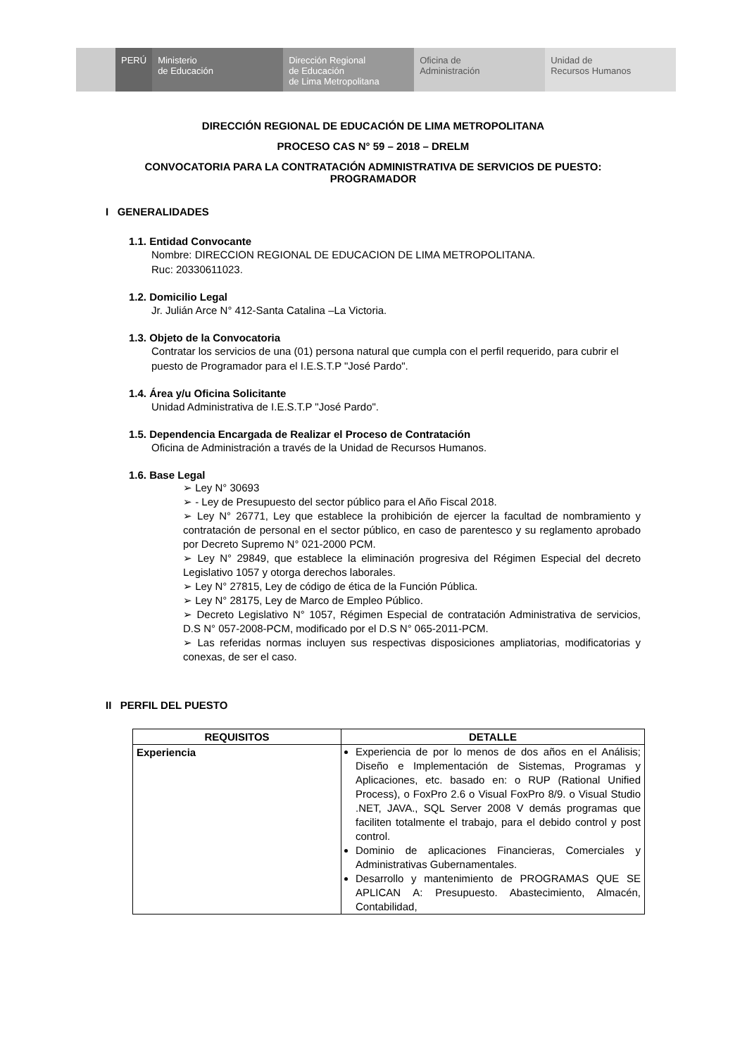PERÚ Ministerio
de Educación
Dirección Regional
de Educación
de Lima Metropolitana
Oficina de
Administración
Unidad de
Recursos Humanos
DIRECCIÓN REGIONAL DE EDUCACIÓN DE LIMA METROPOLITANA
PROCESO CAS N° 59 – 2018 – DRELM
CONVOCATORIA PARA LA CONTRATACIÓN ADMINISTRATIVA DE SERVICIOS DE PUESTO: PROGRAMADOR
I GENERALIDADES
1.1. Entidad Convocante
Nombre: DIRECCION REGIONAL DE EDUCACION DE LIMA METROPOLITANA.
Ruc: 20330611023.
1.2. Domicilio Legal
Jr. Julián Arce N° 412-Santa Catalina –La Victoria.
1.3. Objeto de la Convocatoria
Contratar los servicios de una (01) persona natural que cumpla con el perfil requerido, para cubrir el puesto de Programador para el I.E.S.T.P "José Pardo".
1.4. Área y/u Oficina Solicitante
Unidad Administrativa de I.E.S.T.P "José Pardo".
1.5. Dependencia Encargada de Realizar el Proceso de Contratación
Oficina de Administración a través de la Unidad de Recursos Humanos.
1.6. Base Legal
➢ Ley N° 30693
➢ - Ley de Presupuesto del sector público para el Año Fiscal 2018.
➢ Ley N° 26771, Ley que establece la prohibición de ejercer la facultad de nombramiento y contratación de personal en el sector público, en caso de parentesco y su reglamento aprobado por Decreto Supremo N° 021-2000 PCM.
➢ Ley N° 29849, que establece la eliminación progresiva del Régimen Especial del decreto Legislativo 1057 y otorga derechos laborales.
➢ Ley N° 27815, Ley de código de ética de la Función Pública.
➢ Ley N° 28175, Ley de Marco de Empleo Público.
➢ Decreto Legislativo N° 1057, Régimen Especial de contratación Administrativa de servicios, D.S N° 057-2008-PCM, modificado por el D.S N° 065-2011-PCM.
➢ Las referidas normas incluyen sus respectivas disposiciones ampliatorias, modificatorias y conexas, de ser el caso.
II PERFIL DEL PUESTO
| REQUISITOS | DETALLE |
| --- | --- |
| Experiencia | Experiencia de por lo menos de dos años en el Análisis; Diseño e Implementación de Sistemas, Programas y Aplicaciones, etc. basado en: o RUP (Rational Unified Process), o FoxPro 2.6 o Visual FoxPro 8/9. o Visual Studio .NET, JAVA., SQL Server 2008 V demás programas que faciliten totalmente el trabajo, para el debido control y post control. Dominio de aplicaciones Financieras, Comerciales y Administrativas Gubernamentales. Desarrollo y mantenimiento de PROGRAMAS QUE SE APLICAN A: Presupuesto. Abastecimiento, Almacén, Contabilidad, |